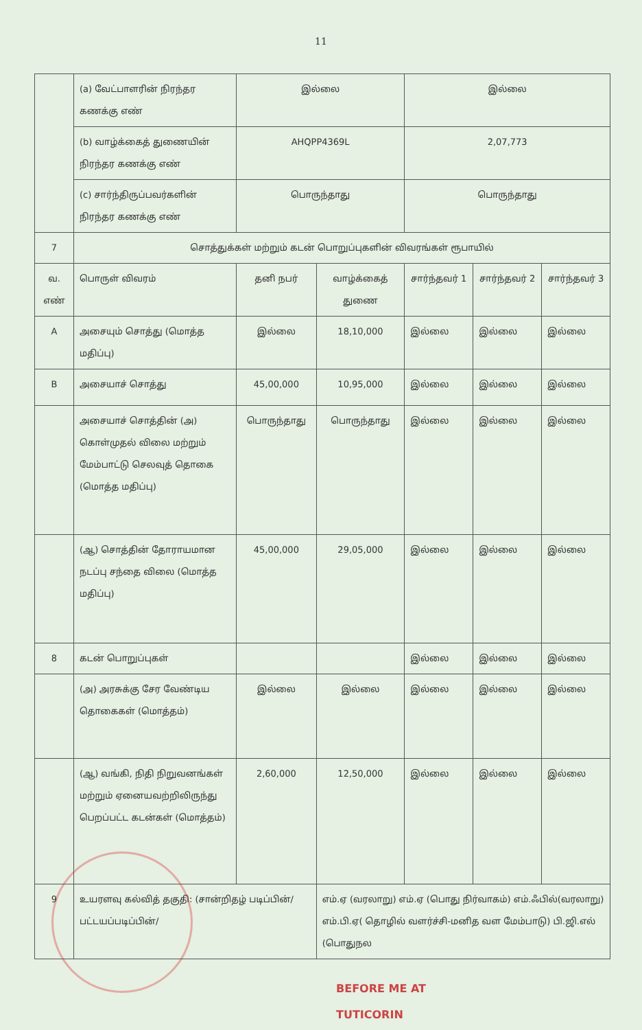11
| | (a) வேட்பாளரின் நிரந்தர கணக்கு எண் | இல்லை | | இல்லை | | |
| | (b) வாழ்க்கைத் துணையின் நிரந்தர கணக்கு எண் | AHQPP4369L | | 2,07,773 | | |
| | (c) சார்ந்திருப்பவர்களின் நிரந்தர கணக்கு எண் | பொருந்தாது | | பொருந்தாது | | |
| 7 | சொத்துக்கள் மற்றும் கடன் பொறுப்புகளின் விவரங்கள் ரூபாயில் | | | | | |
| வ. எண் | பொருள் விவரம் | தனி நபர் | வாழ்க்கைத் துணை | சார்ந்தவர் 1 | சார்ந்தவர் 2 | சார்ந்தவர் 3 |
| A | அசையும் சொத்து (மொத்த மதிப்பு) | இல்லை | 18,10,000 | இல்லை | இல்லை | இல்லை |
| B | அசையாச் சொத்து | 45,00,000 | 10,95,000 | இல்லை | இல்லை | இல்லை |
| | அசையாச் சொத்தின் (அ) கொள்முதல் விலை மற்றும் மேம்பாட்டு செலவுத் தொகை (மொத்த மதிப்பு) | பொருந்தாது | பொருந்தாது | இல்லை | இல்லை | இல்லை |
| | (ஆ) சொத்தின் தோராயமான நடப்பு சந்தை விலை (மொத்த மதிப்பு) | 45,00,000 | 29,05,000 | இல்லை | இல்லை | இல்லை |
| 8 | கடன் பொறுப்புகள் | | | இல்லை | இல்லை | இல்லை |
| | (அ) அரசுக்கு சேர வேண்டிய தொகைகள் (மொத்தம்) | இல்லை | இல்லை | இல்லை | இல்லை | இல்லை |
| | (ஆ) வங்கி, நிதி நிறுவனங்கள் மற்றும் ஏனையவற்றிலிருந்து பெறப்பட்ட கடன்கள் (மொத்தம்) | 2,60,000 | 12,50,000 | இல்லை | இல்லை | இல்லை |
| 9 | உயரளவு கல்வித் தகுதி: (சான்றிதழ் படிப்பின்/ பட்டயப்படிப்பின்/ | | எம்.ஏ (வரலாறு) எம்.ஏ (பொது நிர்வாகம்) எம்.ஃபில்(வரலாறு) எம்.பி.ஏ( தொழில் வளர்ச்சி-மனித வள மேம்பாடு) பி.ஜி.எல் (பொதுநல | | | |
BEFORE ME AT
TUTICORIN